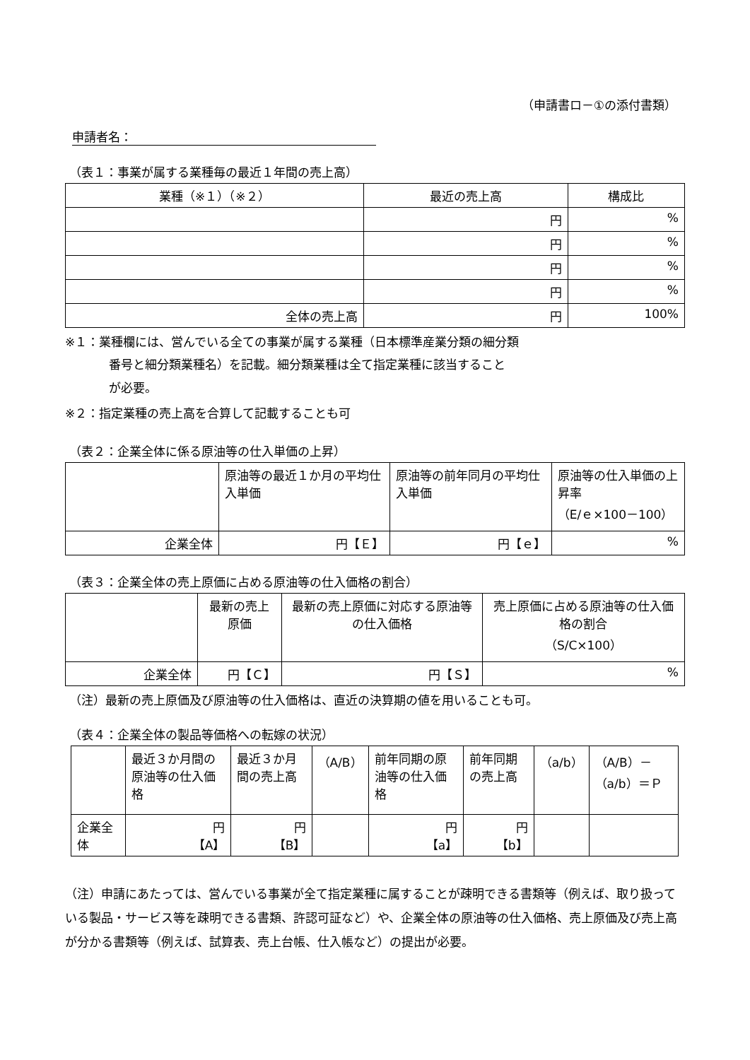（申請書ロ－①の添付書類）
申請者名：
（表１：事業が属する業種毎の最近１年間の売上高）
| 業種（※１）（※２） | 最近の売上高 | 構成比 |
| --- | --- | --- |
| | 円 | % |
| | 円 | % |
| | 円 | % |
| | 円 | % |
| 全体の売上高 | 円 | 100% |
※１：業種欄には、営んでいる全ての事業が属する業種（日本標準産業分類の細分類
番号と細分類業種名）を記載。細分類業種は全て指定業種に該当すること
が必要。
※２：指定業種の売上高を合算して記載することも可
（表２：企業全体に係る原油等の仕入単価の上昇）
| | 原油等の最近１か月の平均仕入単価 | 原油等の前年同月の平均仕入単価 | 原油等の仕入単価の上昇率 （E/ｅ×100－100） |
| 企業全体 | 円【Ｅ】 | 円【ｅ】 | % |
（表３：企業全体の売上原価に占める原油等の仕入価格の割合）
| | 最新の売上原価 | 最新の売上原価に対応する原油等の仕入価格 | 売上原価に占める原油等の仕入価格の割合 （S/C×100） |
| 企業全体 | 円【Ｃ】 | 円【Ｓ】 | % |
（注）最新の売上原価及び原油等の仕入価格は、直近の決算期の値を用いることも可。
（表４：企業全体の製品等価格への転嫁の状況）
| | 最近３か月間の原油等の仕入価格 | 最近３か月間の売上高 | （A/B） | 前年同期の原油等の仕入価格 | 前年同期の売上高 | （a/b） | （A/B）－（a/b）＝Ｐ |
| 企業全体 | 円 【A】 | 円 【B】 | | 円 【a】 | 円 【b】 | | |
（注）申請にあたっては、営んでいる事業が全て指定業種に属することが疎明できる書類等（例えば、取り扱っている製品・サービス等を疎明できる書類、許認可証など）や、企業全体の原油等の仕入価格、売上原価及び売上高が分かる書類等（例えば、試算表、売上台帳、仕入帳など）の提出が必要。